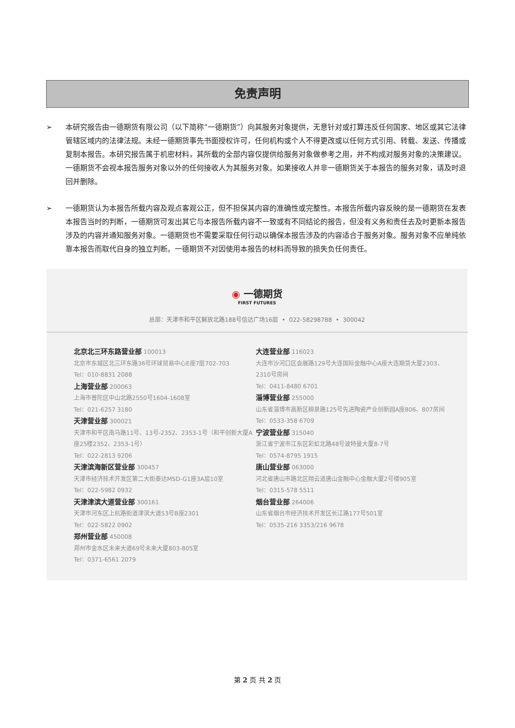免责声明
➢ 本研究报告由一德期货有限公司（以下简称“一德期货”）向其服务对象提供，无意针对或打算违反任何国家、地区或其它法律管辖区域内的法律法规。未经一德期货事先书面授权许可，任何机构或个人不得更改或以任何方式引用、转载、发送、传播或复制本报告。本研究报告属于机密材料，其所载的全部内容仅提供给服务对象做参考之用，并不构成对服务对象的决策建议。一德期货不会视本报告服务对象以外的任何接收人为其服务对象。如果接收人并非一德期货关于本报告的服务对象，请及时退回并删除。
➢ 一德期货认为本报告所载内容及观点客观公正，但不担保其内容的准确性或完整性。本报告所载内容反映的是一德期货在发表本报告当时的判断，一德期货可发出其它与本报告所载内容不一致或有不同结论的报告，但没有义务和责任去及时更新本报告涉及的内容并通知服务对象。一德期货也不需要采取任何行动以确保本报告涉及的内容适合于服务对象。服务对象不应单纯依靠本报告而取代自身的独立判断。一德期货不对因使用本报告的材料而导致的损失负任何责任。
◉ 一德期货
FIRST FUTURES
总部：天津市和平区解放北路188号信达广场16层 • 022-58298788 • 300042
北京北三环东路营业部 100013
北京市东城区北三环东路36号环球贸易中心E座7层702-703
Tel：010-8831 2088
上海营业部 200063
上海市普陀区中山北路2550号1604-1608室
Tel：021-6257 3180
天津营业部 300021
天津市和平区南马路11号、13号-2352、2353-1号（和平创新大厦A座25楼2352、2353-1号）
Tel：022-2813 9206
天津滨海新区营业部 300457
天津市经济技术开发区第二大街泰达MSD-G1座3A层10室
Tel：022-5982 0932
天津津滨大道营业部 300161
天津市河东区上杭路街道津滨大道53号B座2301
Tel：022-5822 0902
郑州营业部 450008
郑州市金水区未来大道69号未来大厦803-805室
Tel：0371-6561 2079
大连营业部 116023
大连市沙河口区会展路129号大连国际金融中心A座大连期货大厦2303、2310号房间
Tel：0411-8480 6701
淄博营业部 255000
山东省淄博市高新区柳泉路125号先进陶瓷产业创新园A座806、807房间
Tel：0533-358 6709
宁波营业部 315040
浙江省宁波市江东区彩虹北路48号波特曼大厦8-7号
Tel：0574-8795 1915
唐山营业部 063000
河北省唐山市路北区翔云道唐山金融中心金融大厦2号楼905室
Tel：0315-578 5511
烟台营业部 264006
山东省烟台市经济技术开发区长江路177号501室
Tel：0535-216 3353/216 9678
第 2 页 共 2 页